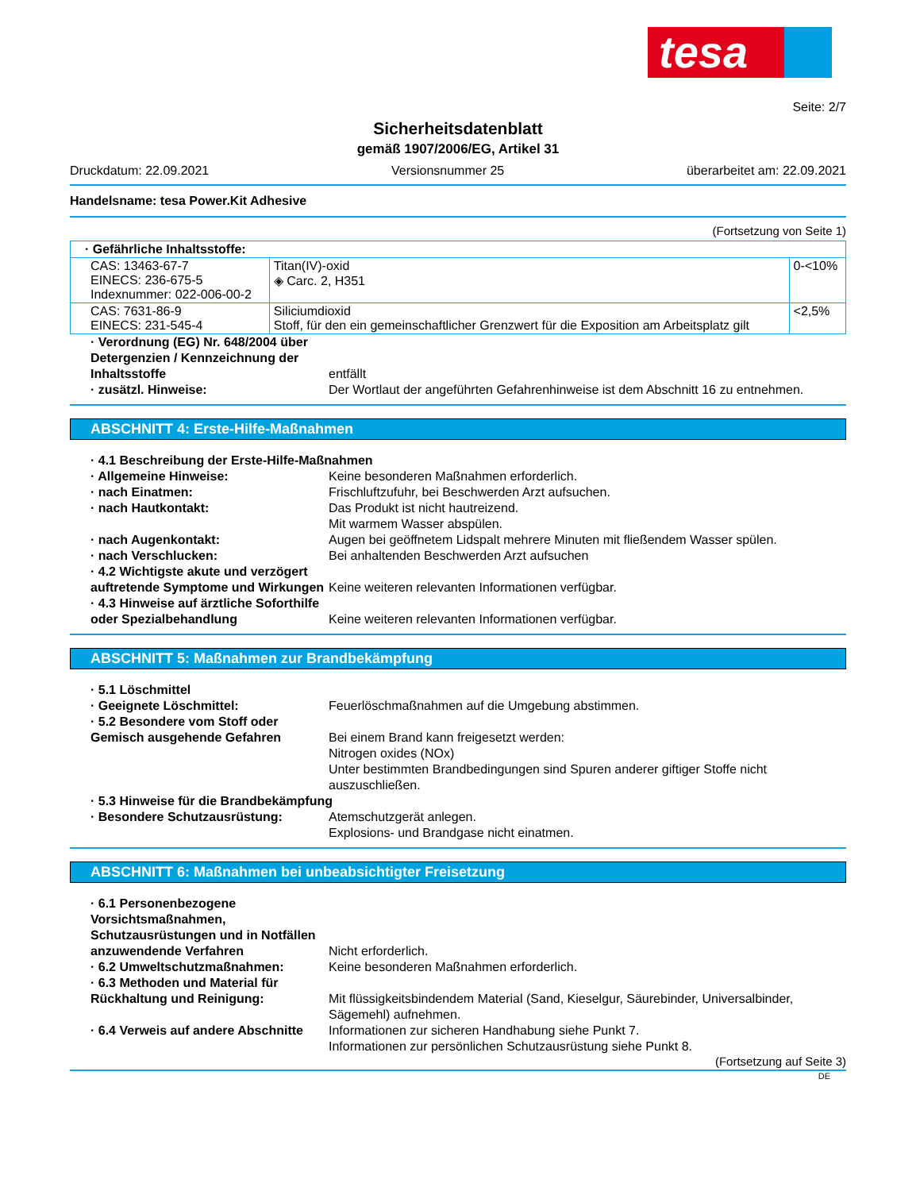tesa
Seite: 2/7
Sicherheitsdatenblatt
gemäß 1907/2006/EG, Artikel 31
Druckdatum: 22.09.2021 Versionsnummer 25 überarbeitet am: 22.09.2021
Handelsname: tesa Power.Kit Adhesive
(Fortsetzung von Seite 1)
| · Gefährliche Inhaltsstoffe: | | |
| CAS: 13463-67-7 EINECS: 236-675-5 Indexnummer: 022-006-00-2 | Titan(IV)-oxid ◈ Carc. 2, H351 | 0-<10% |
| CAS: 7631-86-9 EINECS: 231-545-4 | Siliciumdioxid Stoff, für den ein gemeinschaftlicher Grenzwert für die Exposition am Arbeitsplatz gilt | <2,5% |
· Verordnung (EG) Nr. 648/2004 über Detergenzien / Kennzeichnung der Inhaltsstoffe entfällt · zusätzl. Hinweise: Der Wortlaut der angeführten Gefahrenhinweise ist dem Abschnitt 16 zu entnehmen.
ABSCHNITT 4: Erste-Hilfe-Maßnahmen
· 4.1 Beschreibung der Erste-Hilfe-Maßnahmen · Allgemeine Hinweise: Keine besonderen Maßnahmen erforderlich. · nach Einatmen: Frischluftzufuhr, bei Beschwerden Arzt aufsuchen. · nach Hautkontakt: Das Produkt ist nicht hautreizend.
Mit warmem Wasser abspülen. · nach Augenkontakt: Augen bei geöffnetem Lidspalt mehrere Minuten mit fließendem Wasser spülen. · nach Verschlucken: Bei anhaltenden Beschwerden Arzt aufsuchen · 4.2 Wichtigste akute und verzögert auftretende Symptome und Wirkungen Keine weiteren relevanten Informationen verfügbar. · 4.3 Hinweise auf ärztliche Soforthilfe oder Spezialbehandlung Keine weiteren relevanten Informationen verfügbar.
ABSCHNITT 5: Maßnahmen zur Brandbekämpfung
· 5.1 Löschmittel · Geeignete Löschmittel: Feuerlöschmaßnahmen auf die Umgebung abstimmen. · 5.2 Besondere vom Stoff oder Gemisch ausgehende Gefahren Bei einem Brand kann freigesetzt werden:
Nitrogen oxides (NOx)
Unter bestimmten Brandbedingungen sind Spuren anderer giftiger Stoffe nicht auszuschließen. · 5.3 Hinweise für die Brandbekämpfung · Besondere Schutzausrüstung: Atemschutzgerät anlegen.
Explosions- und Brandgase nicht einatmen.
ABSCHNITT 6: Maßnahmen bei unbeabsichtigter Freisetzung
· 6.1 Personenbezogene Vorsichtsmaßnahmen, Schutzausrüstungen und in Notfällen anzuwendende Verfahren Nicht erforderlich. · 6.2 Umweltschutzmaßnahmen: Keine besonderen Maßnahmen erforderlich. · 6.3 Methoden und Material für Rückhaltung und Reinigung: Mit flüssigkeitsbindendem Material (Sand, Kieselgur, Säurebinder, Universalbinder, Sägemehl) aufnehmen. · 6.4 Verweis auf andere Abschnitte Informationen zur sicheren Handhabung siehe Punkt 7.
Informationen zur persönlichen Schutzausrüstung siehe Punkt 8.
(Fortsetzung auf Seite 3)
DE